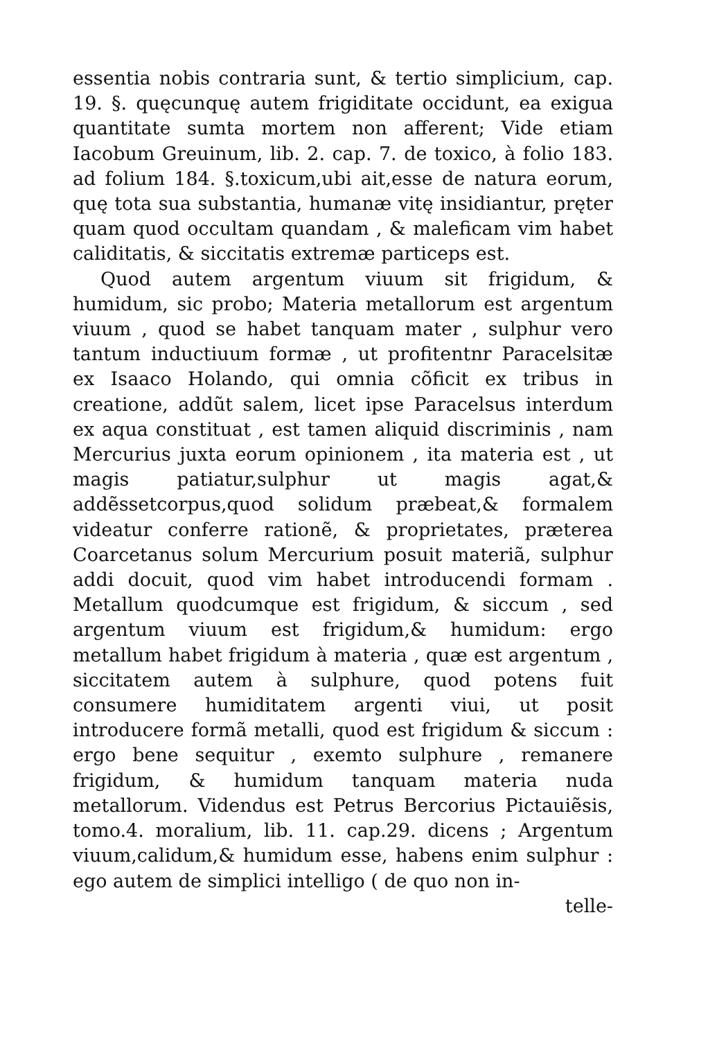essentia nobis contraria sunt, & tertio simplicium, cap. 19. §. quęcunquę autem frigiditate occidunt, ea exigua quantitate sumta mortem non afferent; Vide etiam Iacobum Greuinum, lib. 2. cap. 7. de toxico, à folio 183. ad folium 184. §.toxicum,ubi ait,esse de natura eorum, quę tota sua substantia, humanæ vitę insidiantur, pręter quam quod occultam quandam , & maleficam vim habet caliditatis, & siccitatis extremæ particeps est.
Quod autem argentum viuum sit frigidum, & humidum, sic probo; Materia metallorum est argentum viuum , quod se habet tanquam mater , sulphur vero tantum inductiuum formæ , ut profitentnr Paracelsitæ ex Isaaco Holando, qui omnia cõficit ex tribus in creatione, addũt salem, licet ipse Paracelsus interdum ex aqua constituat , est tamen aliquid discriminis , nam Mercurius juxta eorum opinionem , ita materia est , ut magis patiatur,sulphur ut magis agat,& addẽssetcorpus,quod solidum præbeat,& formalem videatur conferre rationẽ, & proprietates, præterea Coarcetanus solum Mercurium posuit materiã, sulphur addi docuit, quod vim habet introducendi formam . Metallum quodcumque est frigidum, & siccum , sed argentum viuum est frigidum,& humidum: ergo metallum habet frigidum à materia , quæ est argentum , siccitatem autem à sulphure, quod potens fuit consumere humiditatem argenti viui, ut posit introducere formã metalli, quod est frigidum & siccum : ergo bene sequitur , exemto sulphure , remanere frigidum, & humidum tanquam materia nuda metallorum. Videndus est Petrus Bercorius Pictauiẽsis, tomo.4. moralium, lib. 11. cap.29. dicens ; Argentum viuum,calidum,& humidum esse, habens enim sulphur : ego autem de simplici intelligo ( de quo non in-
telle-